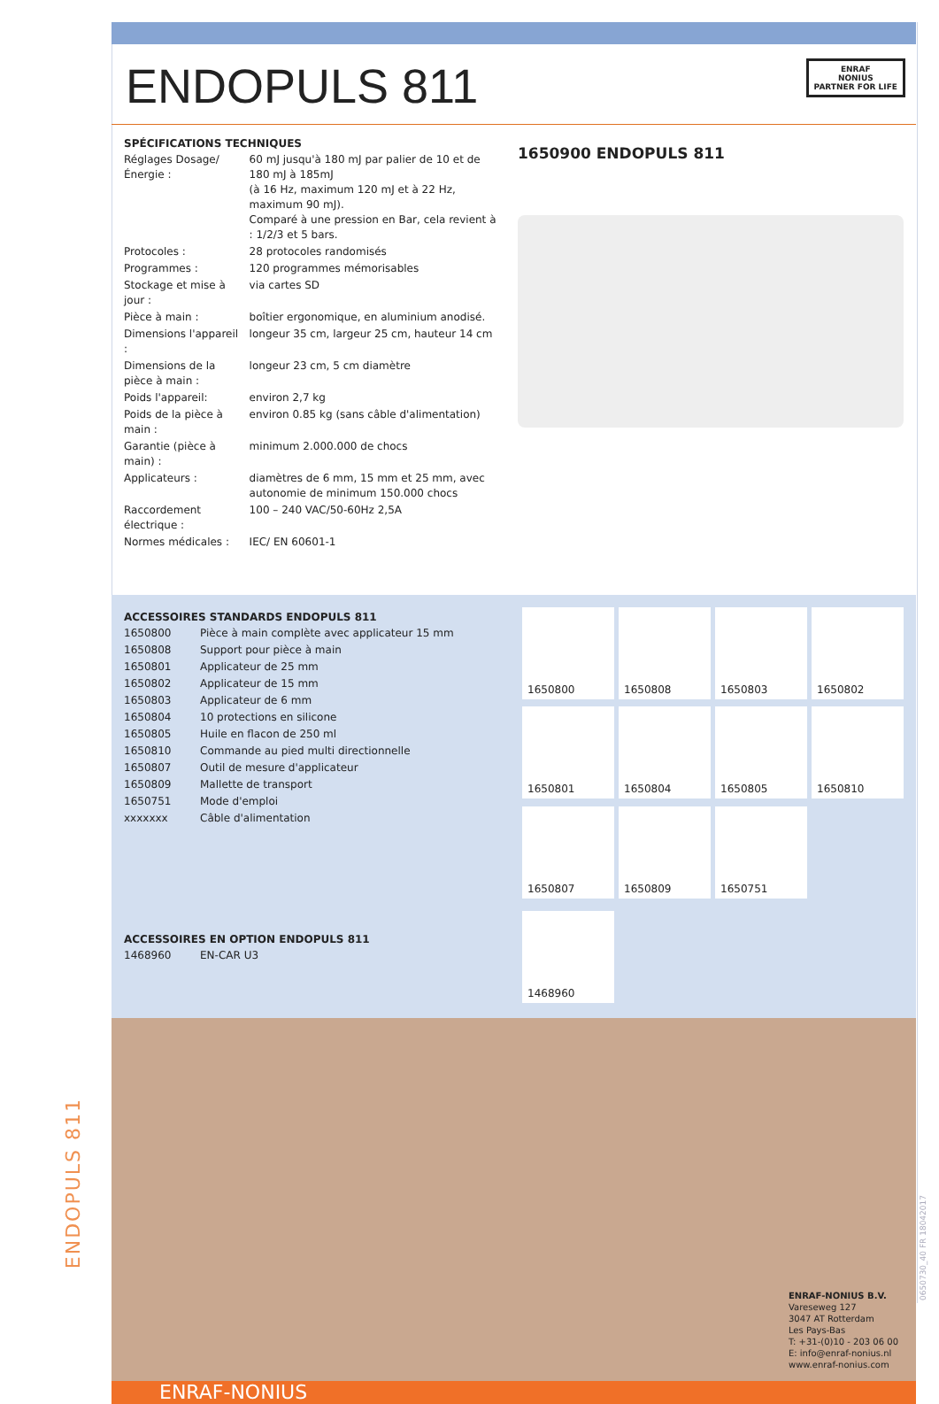ENDOPULS 811
ENRAF
NONIUS
PARTNER FOR LIFE
SPÉCIFICATIONS TECHNIQUES
| Réglages Dosage/Énergie : | 60 mJ jusqu'à 180 mJ par palier de 10 et de 180 mJ à 185mJ (à 16 Hz, maximum 120 mJ et à 22 Hz, maximum 90 mJ). Comparé à une pression en Bar, cela revient à : 1/2/3 et 5 bars. |
| Protocoles : | 28 protocoles randomisés |
| Programmes : | 120 programmes mémorisables |
| Stockage et mise à jour : | via cartes SD |
| Pièce à main : | boîtier ergonomique, en aluminium anodisé. |
| Dimensions l'appareil : | longeur 35 cm, largeur 25 cm, hauteur 14 cm |
| Dimensions de la pièce à main : | longeur 23 cm, 5 cm diamètre |
| Poids l'appareil: | environ 2,7 kg |
| Poids de la pièce à main : | environ 0.85 kg (sans câble d'alimentation) |
| Garantie (pièce à main) : | minimum 2.000.000 de chocs |
| Applicateurs : | diamètres de 6 mm, 15 mm et 25 mm, avec autonomie de minimum 150.000 chocs |
| Raccordement électrique : | 100 – 240 VAC/50-60Hz 2,5A |
| Normes médicales : | IEC/ EN 60601-1 |
1650900 ENDOPULS 811
ACCESSOIRES STANDARDS ENDOPULS 811
| 1650800 | Pièce à main complète avec applicateur 15 mm |
| 1650808 | Support pour pièce à main |
| 1650801 | Applicateur de 25 mm |
| 1650802 | Applicateur de 15 mm |
| 1650803 | Applicateur de 6 mm |
| 1650804 | 10 protections en silicone |
| 1650805 | Huile en flacon de 250 ml |
| 1650810 | Commande au pied multi directionnelle |
| 1650807 | Outil de mesure d'applicateur |
| 1650809 | Mallette de transport |
| 1650751 | Mode d'emploi |
| xxxxxxx | Câble d'alimentation |
ACCESSOIRES EN OPTION ENDOPULS 811
| 1468960 | EN-CAR U3 |
1650800
1650808
1650803
1650802
1650801
1650804
1650805
1650810
1650807
1650809
1650751
1468960
ENRAF-NONIUS B.V.
Vareseweg 127
3047 AT Rotterdam
Les Pays-Bas
T: +31-(0)10 - 203 06 00
E: info@enraf-nonius.nl
www.enraf-nonius.com
ENRAF-NONIUS
ENDOPULS 811
0650730_40 FR 18042017